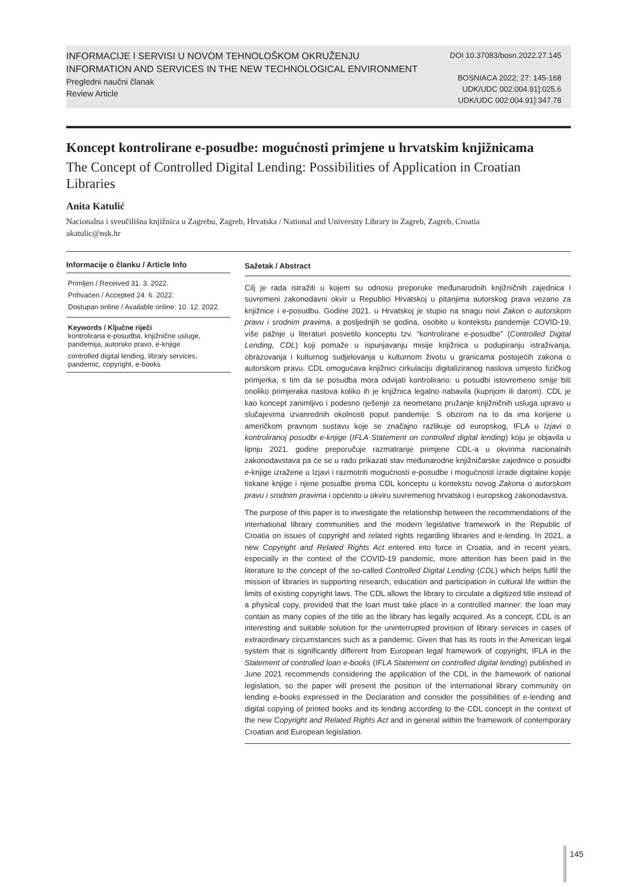INFORMACIJE I SERVISI U NOVOM TEHNOLOŠKOM OKRUŽENJU
INFORMATION AND SERVICES IN THE NEW TECHNOLOGICAL ENVIRONMENT
Pregledni naučni članak
Review Article
DOI 10.37083/bosn.2022.27.145
BOSNIACA 2022; 27: 145-168
UDK/UDC 002:004.91]:025.6
UDK/UDC 002:004.91]:347.78
Koncept kontrolirane e-posudbe: mogućnosti primjene u hrvatskim knjižnicama
The Concept of Controlled Digital Lending: Possibilities of Application in Croatian Libraries
Anita Katulić
Nacionalna i sveučilišna knjižnica u Zagrebu, Zagreb, Hrvatska / National and University Library in Zagreb, Zagreb, Croatia
akatulic@nsk.hr
Informacije o članku / Article Info
Primljen / Received 31. 3. 2022.
Prihvaćen / Accepted 24. 6. 2022.
Dostupan online / Available online: 10. 12. 2022.
Keywords / Ključne riječi
kontrolirana e-posudba, knjižnične usluge, pandemija, autorsko pravo, e-knjige
controlled digital lending, library services, pandemic, copyright, e-books
Sažetak / Abstract
Cilj je rada istražiti u kojem su odnosu preporuke međunarodnih knjižničnih zajednica i suvremeni zakonodavni okvir u Republici Hrvatskoj u pitanjima autorskog prava vezano za knjižnice i e-posudbu. Godine 2021. u Hrvatskoj je stupio na snagu novi Zakon o autorskom pravu i srodnim pravima, a posljednjih se godina, osobito u kontekstu pandemije COVID-19, više pažnje u literaturi posvetilo konceptu tzv. “kontrolirane e-posudbe” (Controlled Digital Lending, CDL) koji pomaže u ispunjavanju misije knjižnica u podupiranju istraživanja, obrazovanja i kulturnog sudjelovanja u kulturnom životu u granicama postojećih zakona o autorskom pravu. CDL omogućava knjižnici cirkulaciju digitaliziranog naslova umjesto fizičkog primjerka, s tim da se posudba mora odvijati kontrolirano: u posudbi istovremeno smije biti onoliko primjeraka naslova koliko ih je knjižnica legalno nabavila (kupnjom ili darom). CDL je kao koncept zanimljivo i podesno rješenje za neometano pružanje knjižničnih usluga upravo u slučajevima izvanrednih okolnosti poput pandemije. S obzirom na to da ima korijene u američkom pravnom sustavu koje se značajno razlikuje od europskog, IFLA u Izjavi o kontroliranoj posudbi e-knjige (IFLA Statement on controlled digital lending) koju je objavila u lipnju 2021. godine preporučuje razmatranje primjene CDL-a u okvirima nacionalnih zakonodavstava pa će se u radu prikazati stav međunarodne knjižničarske zajednice o posudbi e-knjige izražene u Izjavi i razmotriti mogućnosti e-posudbe i mogućnosti izrade digitalne kopije tiskane knjige i njene posudbe prema CDL konceptu u kontekstu novog Zakona o autorskom pravu i srodnim pravima i općenito u okviru suvremenog hrvatskog i europskog zakonodavstva.
The purpose of this paper is to investigate the relationship between the recommendations of the international library communities and the modern legislative framework in the Republic of Croatia on issues of copyright and related rights regarding libraries and e-lending. In 2021, a new Copyright and Related Rights Act entered into force in Croatia, and in recent years, especially in the context of the COVID-19 pandemic, more attention has been paid in the literature to the concept of the so-called Controlled Digital Lending (CDL) which helps fulfil the mission of libraries in supporting research, education and participation in cultural life within the limits of existing copyright laws. The CDL allows the library to circulate a digitized title instead of a physical copy, provided that the loan must take place in a controlled manner: the loan may contain as many copies of the title as the library has legally acquired. As a concept, CDL is an interesting and suitable solution for the uninterrupted provision of library services in cases of extraordinary circumstances such as a pandemic. Given that has its roots in the American legal system that is significantly different from European legal framework of copyright, IFLA in the Statement of controlled loan e-books (IFLA Statement on controlled digital lending) published in June 2021 recommends considering the application of the CDL in the framework of national legislation, so the paper will present the position of the international library community on lending e-books expressed in the Declaration and consider the possibilities of e-lending and digital copying of printed books and its lending according to the CDL concept in the context of the new Copyright and Related Rights Act and in general within the framework of contemporary Croatian and European legislation.
145